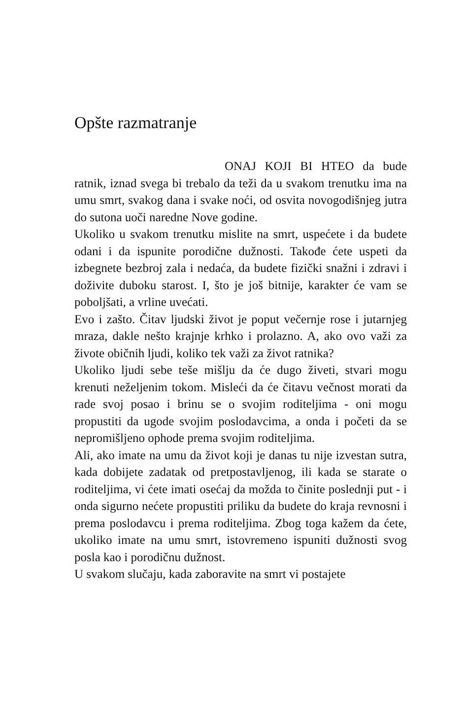Opšte razmatranje
ONAJ KOJI BI HTEO da bude ratnik, iznad svega bi trebalo da teži da u svakom trenutku ima na umu smrt, svakog dana i svake noći, od osvita novogodišnjeg jutra do sutona uoči naredne Nove godine.
Ukoliko u svakom trenutku mislite na smrt, uspećete i da budete odani i da ispunite porodične dužnosti. Takođe ćete uspeti da izbegnete bezbroj zala i nedaća, da budete fizički snažni i zdravi i doživite duboku starost. I, što je još bitnije, karakter će vam se poboljšati, a vrline uvećati.
Evo i zašto. Čitav ljudski život je poput večernje rose i jutarnjeg mraza, dakle nešto krajnje krhko i prolazno. A, ako ovo važi za živote običnih ljudi, koliko tek važi za život ratnika?
Ukoliko ljudi sebe teše mišlju da će dugo živeti, stvari mogu krenuti neželjenim tokom. Misleći da će čitavu večnost morati da rade svoj posao i brinu se o svojim roditeljima - oni mogu propustiti da ugode svojim poslodavcima, a onda i početi da se nepromišljeno ophode prema svojim roditeljima.
Ali, ako imate na umu da život koji je danas tu nije izvestan sutra, kada dobijete zadatak od pretpostavljenog, ili kada se starate o roditeljima, vi ćete imati osećaj da možda to činite poslednji put - i onda sigurno nećete propustiti priliku da budete do kraja revnosni i prema poslodavcu i prema roditeljima. Zbog toga kažem da ćete, ukoliko imate na umu smrt, istovremeno ispuniti dužnosti svog posla kao i porodičnu dužnost.
U svakom slučaju, kada zaboravite na smrt vi postajete